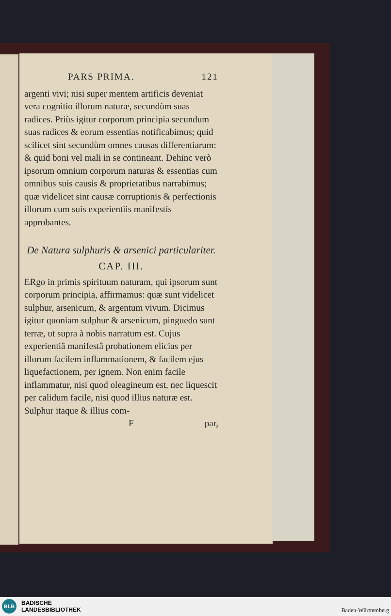PARS PRIMA. 121
argenti vivi; nisi super mentem artificis deveniat vera cognitio illorum naturæ, secundùm suas radices. Priùs igitur corporum principia secundum suas radices & eorum essentias notificabimus; quid scilicet sint secundùm omnes causas differentiarum: & quid boni vel mali in se contineant. Dehinc verò ipsorum omnium corporum naturas & essentias cum omnibus suis causis & proprietatibus narrabimus; quæ videlicet sint causæ corruptionis & perfectionis illorum cum suis experientiis manifestis approbantes.
De Natura sulphuris & arsenici particulariter.
CAP. III.
ERgo in primis spirituum naturam, qui ipsorum sunt corporum principia, affirmamus: quæ sunt videlicet sulphur, arsenicum, & argentum vivum. Dicimus igitur quoniam sulphur & arsenicum, pinguedo sunt terræ, ut supra à nobis narratum est. Cujus experientiâ manifestâ probationem elicias per illorum facilem inflammationem, & facilem ejus liquefactionem, per ignem. Non enim facile inflammatur, nisi quod oleagineum est, nec liquescit per calidum facile, nisi quod illius naturæ est. Sulphur itaque & illius com-
Fpar,
BLB
BADISCHE
LANDESBIBLIOTHEK
Baden-Württemberg